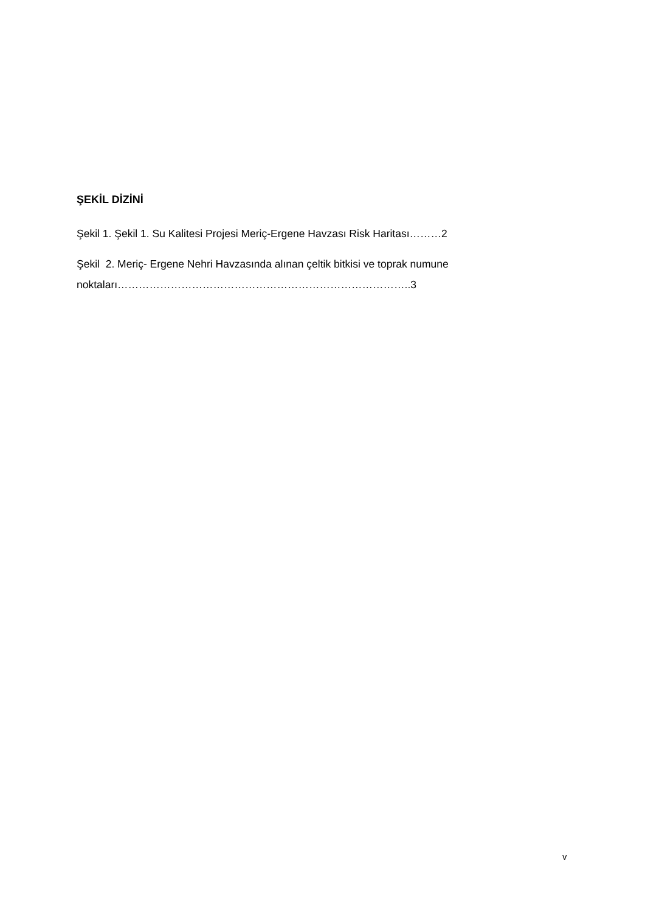ŞEKİL DİZİNİ
Şekil 1. Şekil 1. Su Kalitesi Projesi Meriç-Ergene Havzası Risk Haritası………2
Şekil 2. Meriç- Ergene Nehri Havzasında alınan çeltik bitkisi ve toprak numune
noktaları………………………………………………………………………..3
v